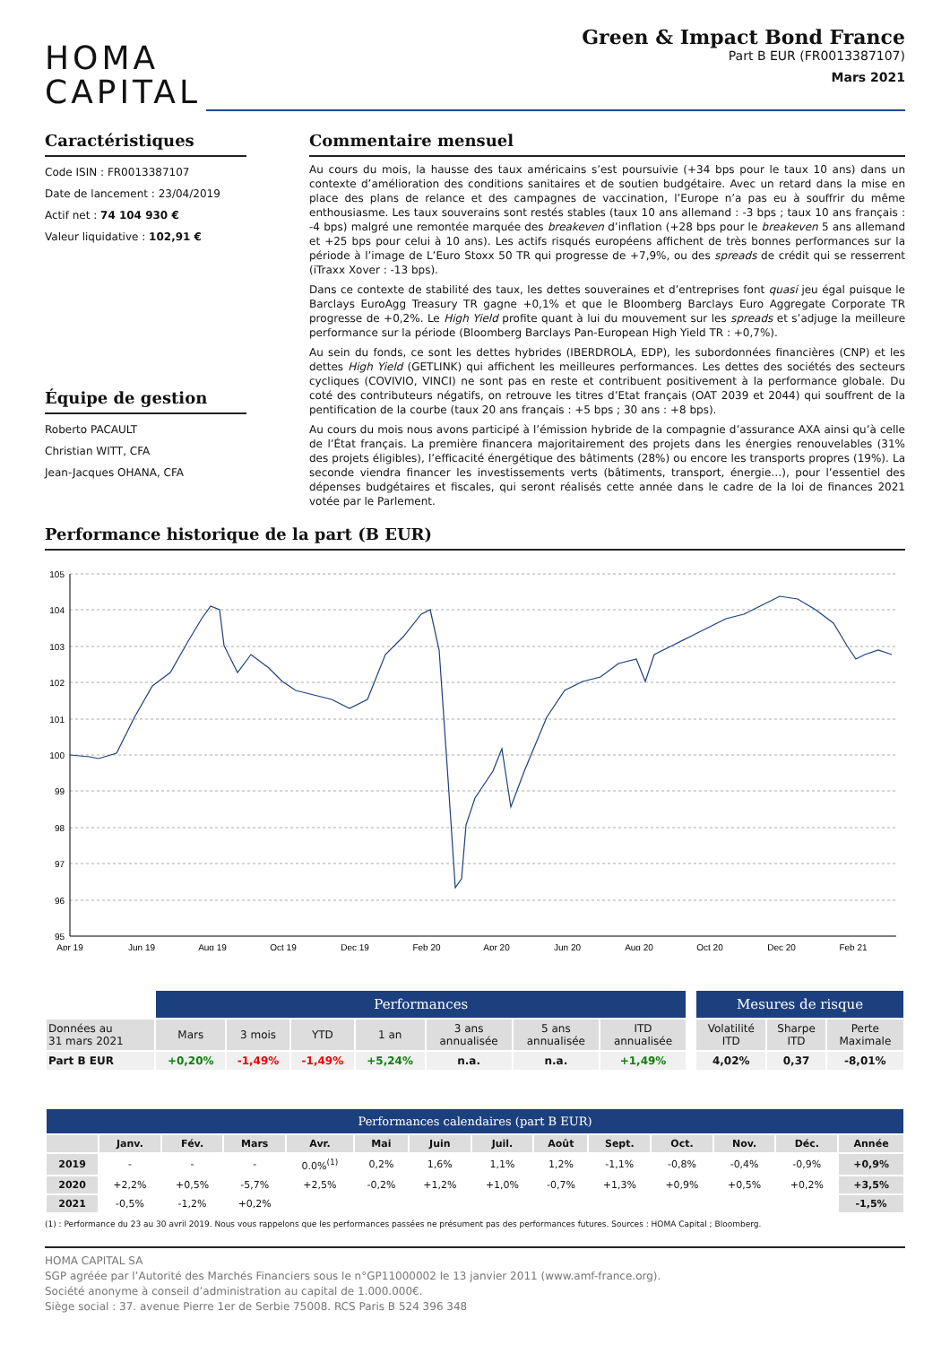HOMA
CAPITAL
Green & Impact Bond France
Part B EUR (FR0013387107)
Mars 2021
Caractéristiques
Code ISIN : FR0013387107
Date de lancement : 23/04/2019
Actif net : 74 104 930 €
Valeur liquidative : 102,91 €
Équipe de gestion
Roberto PACAULT
Christian WITT, CFA
Jean-Jacques OHANA, CFA
Commentaire mensuel
Au cours du mois, la hausse des taux américains s’est poursuivie (+34 bps pour le taux 10 ans) dans un contexte d’amélioration des conditions sanitaires et de soutien budgétaire. Avec un retard dans la mise en place des plans de relance et des campagnes de vaccination, l’Europe n’a pas eu à souffrir du même enthousiasme. Les taux souverains sont restés stables (taux 10 ans allemand : -3 bps ; taux 10 ans français : -4 bps) malgré une remontée marquée des breakeven d’inflation (+28 bps pour le breakeven 5 ans allemand et +25 bps pour celui à 10 ans). Les actifs risqués européens affichent de très bonnes performances sur la période à l’image de L’Euro Stoxx 50 TR qui progresse de +7,9%, ou des spreads de crédit qui se resserrent (iTraxx Xover : -13 bps).
Dans ce contexte de stabilité des taux, les dettes souveraines et d’entreprises font quasi jeu égal puisque le Barclays EuroAgg Treasury TR gagne +0,1% et que le Bloomberg Barclays Euro Aggregate Corporate TR progresse de +0,2%. Le High Yield profite quant à lui du mouvement sur les spreads et s’adjuge la meilleure performance sur la période (Bloomberg Barclays Pan-European High Yield TR : +0,7%).
Au sein du fonds, ce sont les dettes hybrides (IBERDROLA, EDP), les subordonnées financières (CNP) et les dettes High Yield (GETLINK) qui affichent les meilleures performances. Les dettes des sociétés des secteurs cycliques (COVIVIO, VINCI) ne sont pas en reste et contribuent positivement à la performance globale. Du coté des contributeurs négatifs, on retrouve les titres d’Etat français (OAT 2039 et 2044) qui souffrent de la pentification de la courbe (taux 20 ans français : +5 bps ; 30 ans : +8 bps).
Au cours du mois nous avons participé à l’émission hybride de la compagnie d’assurance AXA ainsi qu’à celle de l’État français. La première financera majoritairement des projets dans les énergies renouvelables (31% des projets éligibles), l’efficacité énergétique des bâtiments (28%) ou encore les transports propres (19%). La seconde viendra financer les investissements verts (bâtiments, transport, énergie…), pour l’essentiel des dépenses budgétaires et fiscales, qui seront réalisés cette année dans le cadre de la loi de finances 2021 votée par le Parlement.
Performance historique de la part (B EUR)
105
104
103
102
101
100
99
98
97
96
95
Apr 19
Jun 19
Aug 19
Oct 19
Dec 19
Feb 20
Apr 20
Jun 20
Aug 20
Oct 20
Dec 20
Feb 21
| | Performances | | | | | | | | Mesures de risque | | |
| Données au 31 mars 2021 | Mars | 3 mois | YTD | 1 an | 3 ans annualisée | 5 ans annualisée | ITD annualisée | | Volatilité ITD | Sharpe ITD | Perte Maximale |
| Part B EUR | +0,20% | -1,49% | -1,49% | +5,24% | n.a. | n.a. | +1,49% | | 4,02% | 0,37 | -8,01% |
| Performances calendaires (part B EUR) | | | | | | | | | | | | | |
| | Janv. | Fév. | Mars | Avr. | Mai | Juin | Juil. | Août | Sept. | Oct. | Nov. | Déc. | Année |
| 2019 | - | - | - | 0.0%<sup>(1)</sup> | 0,2% | 1,6% | 1,1% | 1,2% | -1,1% | -0,8% | -0,4% | -0,9% | +0,9% |
| 2020 | +2,2% | +0,5% | -5,7% | +2,5% | -0,2% | +1,2% | +1,0% | -0,7% | +1,3% | +0,9% | +0,5% | +0,2% | +3,5% |
| 2021 | -0,5% | -1,2% | +0,2% | | | | | | | | | | -1,5% |
(1) : Performance du 23 au 30 avril 2019. Nous vous rappelons que les performances passées ne présument pas des performances futures. Sources : HOMA Capital ; Bloomberg.
HOMA CAPITAL SA
SGP agréée par l’Autorité des Marchés Financiers sous le n°GP11000002 le 13 janvier 2011 (www.amf-france.org).
Société anonyme à conseil d’administration au capital de 1.000.000€.
Siège social : 37. avenue Pierre 1er de Serbie 75008. RCS Paris B 524 396 348